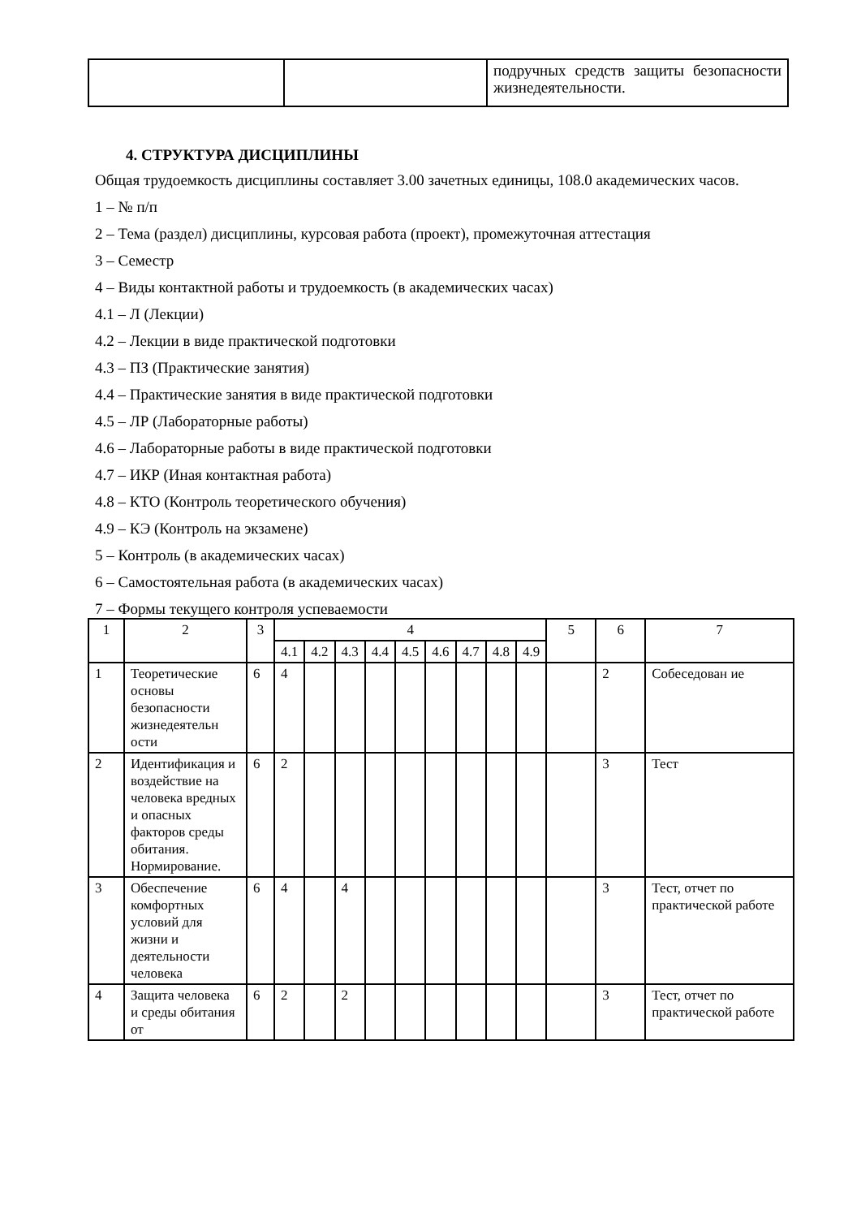| | | подручных средств защиты безопасности жизнедеятельности. |
4. СТРУКТУРА ДИСЦИПЛИНЫ
Общая трудоемкость дисциплины составляет 3.00 зачетных единицы, 108.0 академических часов.
1 – № п/п
2 – Тема (раздел) дисциплины, курсовая работа (проект), промежуточная аттестация
3 – Семестр
4 – Виды контактной работы и трудоемкость (в академических часах)
4.1 – Л (Лекции)
4.2 – Лекции в виде практической подготовки
4.3 – ПЗ (Практические занятия)
4.4 – Практические занятия в виде практической подготовки
4.5 – ЛР (Лабораторные работы)
4.6 – Лабораторные работы в виде практической подготовки
4.7 – ИКР (Иная контактная работа)
4.8 – КТО (Контроль теоретического обучения)
4.9 – КЭ (Контроль на экзамене)
5 – Контроль (в академических часах)
6 – Самостоятельная работа (в академических часах)
7 – Формы текущего контроля успеваемости
| 1 | 2 | 3 | 4 | | | | | | | | | 5 | 6 | 7 |
| --- | --- | --- | --- | --- | --- | --- | --- | --- | --- | --- | --- | --- | --- | --- |
| | | | 4.1 | 4.2 | 4.3 | 4.4 | 4.5 | 4.6 | 4.7 | 4.8 | 4.9 | | | |
| 1 | Теоретические основы безопасности жизнедеятельн ости | 6 | 4 | | | | | | | | | | 2 | Собеседован ие |
| 2 | Идентификация и воздействие на человека вредных и опасных факторов среды обитания. Нормирование. | 6 | 2 | | | | | | | | | | 3 | Тест |
| 3 | Обеспечение комфортных условий для жизни и деятельности человека | 6 | 4 | | 4 | | | | | | | | 3 | Тест, отчет по практической работе |
| 4 | Защита человека и среды обитания от | 6 | 2 | | 2 | | | | | | | | 3 | Тест, отчет по практической работе |